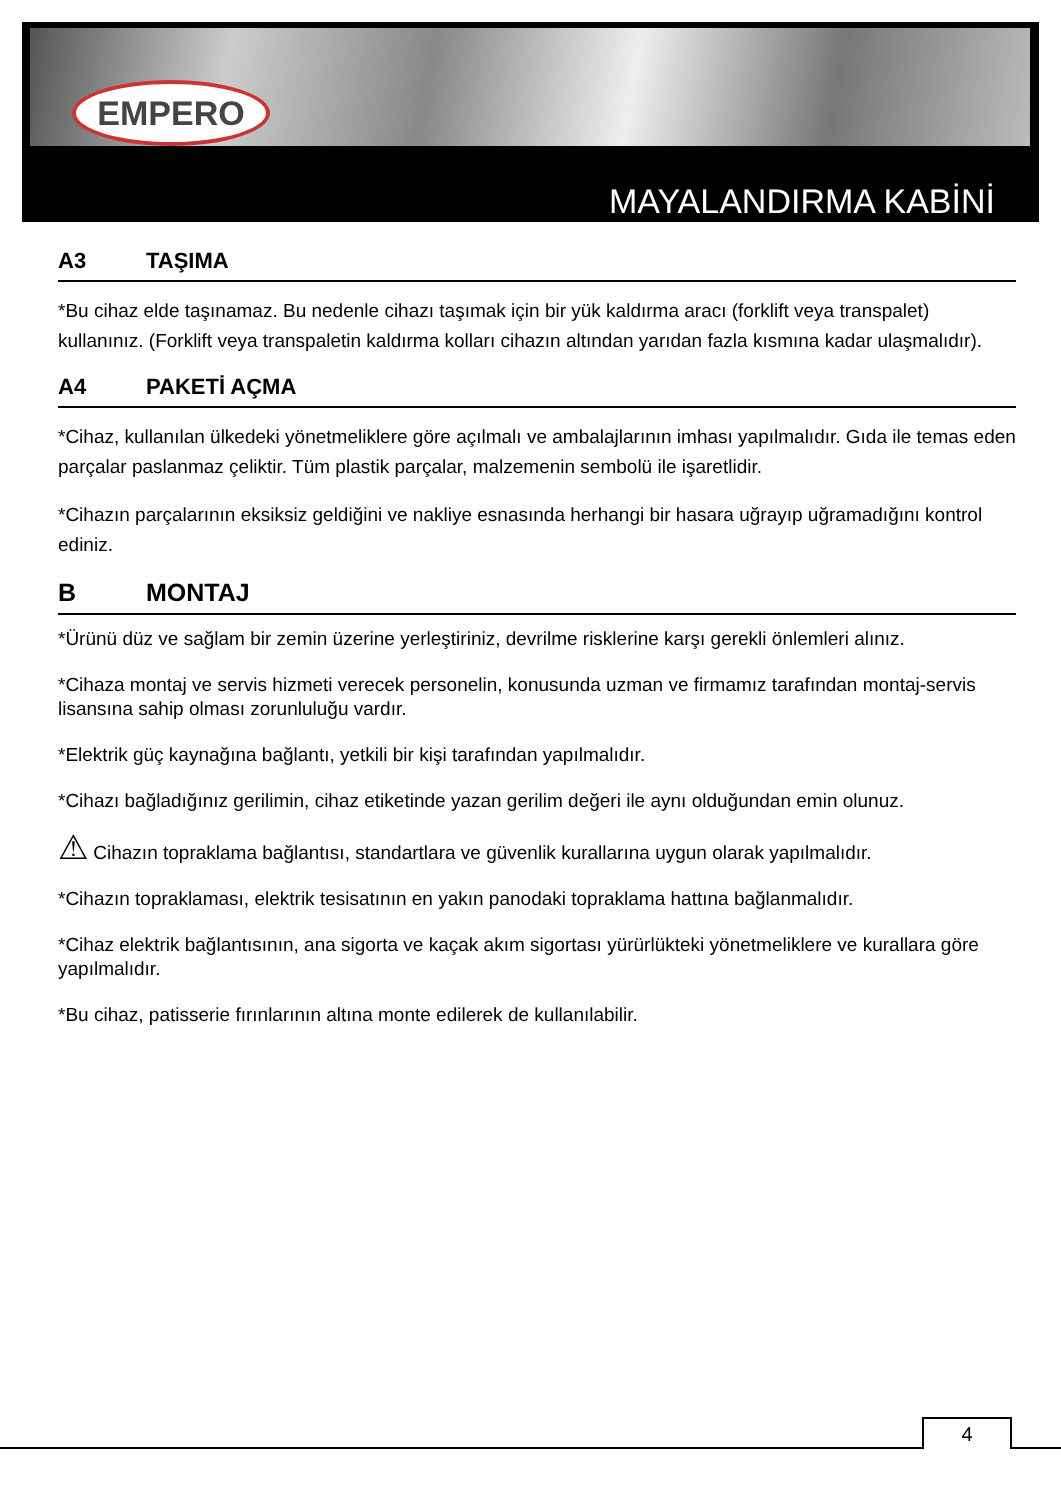EMPERO
MAYALANDIRMA KABİNİ
A3 TAŞIMA
*Bu cihaz elde taşınamaz. Bu nedenle cihazı taşımak için bir yük kaldırma aracı (forklift veya transpalet) kullanınız. (Forklift veya transpaletin kaldırma kolları cihazın altından yarıdan fazla kısmına kadar ulaşmalıdır).
A4 PAKETİ AÇMA
*Cihaz, kullanılan ülkedeki yönetmeliklere göre açılmalı ve ambalajlarının imhası yapılmalıdır. Gıda ile temas eden parçalar paslanmaz çeliktir. Tüm plastik parçalar, malzemenin sembolü ile işaretlidir.
*Cihazın parçalarının eksiksiz geldiğini ve nakliye esnasında herhangi bir hasara uğrayıp uğramadığını kontrol ediniz.
B MONTAJ
*Ürünü düz ve sağlam bir zemin üzerine yerleştiriniz, devrilme risklerine karşı gerekli önlemleri alınız.
*Cihaza montaj ve servis hizmeti verecek personelin, konusunda uzman ve firmamız tarafından montaj-servis lisansına sahip olması zorunluluğu vardır.
*Elektrik güç kaynağına bağlantı, yetkili bir kişi tarafından yapılmalıdır.
*Cihazı bağladığınız gerilimin, cihaz etiketinde yazan gerilim değeri ile aynı olduğundan emin olunuz.
⚠ Cihazın topraklama bağlantısı, standartlara ve güvenlik kurallarına uygun olarak yapılmalıdır.
*Cihazın topraklaması, elektrik tesisatının en yakın panodaki topraklama hattına bağlanmalıdır.
*Cihaz elektrik bağlantısının, ana sigorta ve kaçak akım sigortası yürürlükteki yönetmeliklere ve kurallara göre yapılmalıdır.
*Bu cihaz, patisserie fırınlarının altına monte edilerek de kullanılabilir.
4